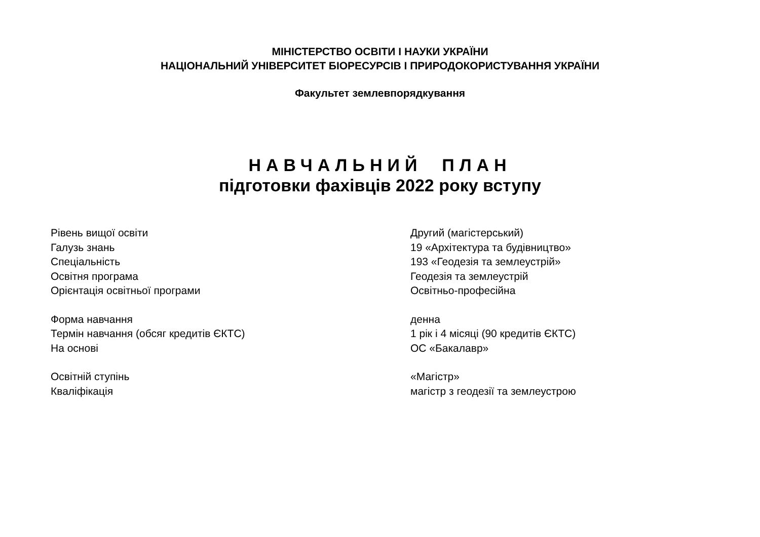МІНІСТЕРСТВО ОСВІТИ І НАУКИ УКРАЇНИ
НАЦІОНАЛЬНИЙ УНІВЕРСИТЕТ БІОРЕСУРСІВ І ПРИРОДОКОРИСТУВАННЯ УКРАЇНИ
Факультет землевпорядкування
НАВЧАЛЬНИЙ ПЛАН
підготовки фахівців 2022 року вступу
Рівень вищої освіти Другий (магістерський)
Галузь знань 19 «Архітектура та будівництво»
Спеціальність 193 «Геодезія та землеустрій»
Освітня програма Геодезія та землеустрій
Орієнтація освітньої програми Освітньо-професійна
Форма навчання денна
Термін навчання (обсяг кредитів ЄКТС) 1 рік і 4 місяці (90 кредитів ЄКТС)
На основі ОС «Бакалавр»
Освітній ступінь «Магістр»
Кваліфікація магістр з геодезії та землеустрою